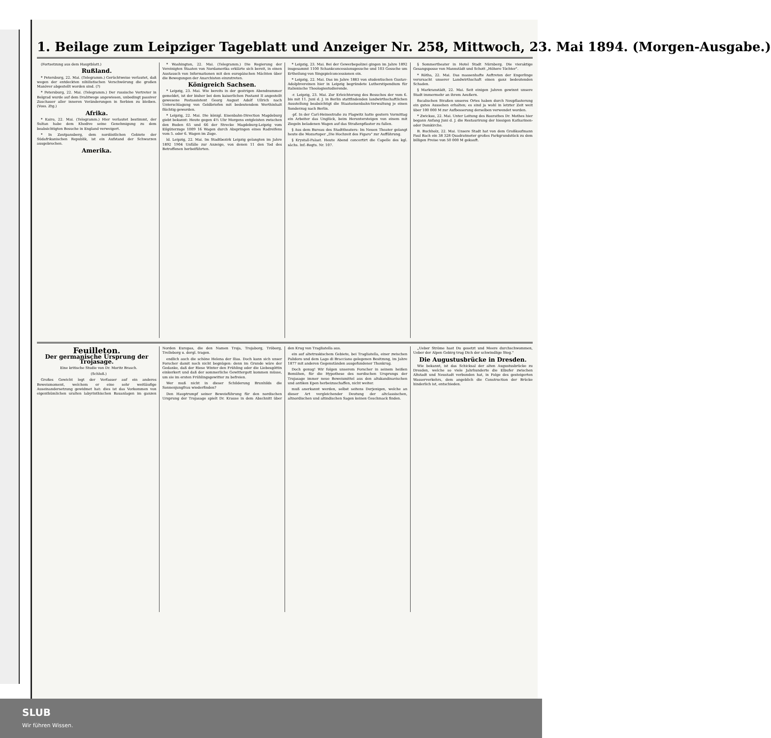1. Beilage zum Leipziger Tageblatt und Anzeiger Nr. 258, Mittwoch, 23. Mai 1894. (Morgen-Ausgabe.)
(Fortsetzung aus dem Hauptblatt.)
Rußland.
* Petersburg, 22. Mai. (Telegramm.) Gerüchtweise verlautet, daß wegen der entdeckten nihilistischen Verschwörung die großen Manöver abgestellt worden sind. (?)
* Petersburg, 22. Mai. (Telegramm.) Der russische Vertreter in Belgrad wurde auf dem Drahtwege angewiesen, unbedingt passiver Zuschauer aller inneren Veränderungen in Serbien zu bleiben. (Voss. Ztg.)
Afrika.
* Kairo, 22. Mai. (Telegramm.) Hier verlautet bestimmt, der Sultan habe dem Khedive seine Genehmigung zu dem beabsichtigten Besuche in England verweigert.
* In Zoutpansberg, dem nordöstlichen Gebiete der Südafrikanischen Republik, ist ein Aufstand der Schwarzen ausgebrochen.
Amerika.
* Washington, 22. Mai. (Telegramm.) Die Regierung der Vereinigten Staaten von Nordamerika erklärte sich bereit, in einen Austausch von Informationen mit den europäischen Mächten über die Bewegungen der Anarchisten einzutreten.
Königreich Sachsen.
* Leipzig, 23. Mai. Wie bereits in der gestrigen Abendnummer gemeldet, ist der bisher bei dem kaiserlichen Postamt II angestellt gewesene Postassistent Georg August Adolf Ullrich nach Unterschlagung von Geldbriefen mit bedeutendem Werthinhalt flüchtig geworden.
* Leipzig, 22. Mai. Die königl. Eisenbahn-Direction Magdeburg giebt bekannt: Heute gegen 4½ Uhr Morgens entgleisten zwischen den Buden 65 und 66 der Strecke Magdeburg-Leipzig vom Eilgüterzuge 1009 16 Wagen durch Abspringen eines Radreifens vom 5. oder 6. Wagen im Zuge.
ld. Leipzig, 22. Mai. Im Stadtbezirk Leipzig gelangten im Jahre 1892 1904 Unfälle zur Anzeige, von denen 11 den Tod des Betroffenen herbeiführten.
* Leipzig, 23. Mai. Bei der Gewerbepolizei gingen im Jahre 1892 insgesammt 1100 Schankconcessionsgesuche und 103 Gesuche um Ertheilung von Singspielconcessionen ein.
* Leipzig, 22. Mai. Das im Jahre 1883 von studentischen Gustav-Adolphvereinen hier in Leipzig begründete Lutherstipendium für italienische Theologiestudierende.
-r. Leipzig, 23. Mai. Zur Erleichterung des Besuches der vom 6. bis mit 11. Juni d. J. in Berlin stattfindenden landwirthschaftlichen Ausstellung beabsichtigt die Staatseisenbahn-Verwaltung je einen Sonderzug nach Berlin.
-pf. In der Carl-Heinestraße zu Plagwitz hatte gestern Vormittag ein Arbeiter das Unglück, beim Heruntersteigen von einem mit Ziegeln beladenen Wagen auf das Straßenpflaster zu fallen.
§ Aus dem Bureau des Stadttheaters: Im Neuen Theater gelangt heute die Mozartoper „Die Hochzeit des Figaro" zur Aufführung.
§ Krystall-Palast. Heute Abend concertirt die Capelle des kgl. sächs. Inf.-Regts. Nr. 107.
§ Sommertheater in Hotel Stadt Nürnberg. Die vieraktige Gesangsposse von Mannstädt und Schott „Höhere Töchter".
* Rötha, 22. Mai. Das massenhafte Auftreten der Engerlinge verursacht unserer Landwirthschaft einen ganz bedeutenden Schaden.
§ Markranstädt, 22. Mai. Seit einigen Jahren gewinnt unsere Stadt immermehr an ihrem Aeußern.
fiscalischen Straßen unseres Ortes haben durch Neupflasterung ein gutes Aussehen erhalten; es sind ja wohl in letzter Zeit weit über 100 000 M zur Aufbesserung derselben verwendet worden.
* Zwickau, 22. Mai. Unter Leitung des Baurathes Dr. Mothes hier begann Anfang Juni d. J. die Restaurirung der hiesigen Katharinen- oder Domkirche.
B. Buchholz, 22. Mai. Unsere Stadt hat von dem Großkaufmann Paul Bach ein 38 328 Quadratmeter großes Parkgrundstück zu dem billigen Preise von 50 000 M gekauft.
Feuilleton.
Der germanische Ursprung der Trojasage.
Eine kritische Studie von Dr. Moritz Brasch.
(Schluß.)
Großes Gewicht legt der Verfasser auf ein anderes Beweismoment, welchem er eine sehr weitläufige Auseinandersetzung gewidmet hat: dies ist das Vorkommen von eigenthümlichen uralten labyrinthischen Bauanlagen im ganzen Norden Europas, die den Namen Troja, Trojaborg, Tröborg, Trelleborg u. dergl. tragen.
endlich auch die schöne Helena der Ilias. Doch kann sich unser Forscher damit noch nicht begnügen: denn im Grunde wäre der Gedanke, daß der Riese Winter den Frühling oder die Liebesgöttin einkerkert und daß der sommerliche Gewittergott kommen müsse, um sie im ersten Frühlingsgewitter zu befreien.
Wer muß nicht in dieser Schilderung Brunhilds die Sonnenjungfrau wiederfinden?
Den Hauptrumpf seiner Beweisführung für den nordischen Ursprung der Trojasage spielt Dr. Krause in dem Abschnitt über den Krug von Tragliatella aus.
ein auf altetruskischem Gebiete, bei Tragliatella, einer zwischen Palidoro und dem Lago di Bracciano gelegenen Besitzung, im Jahre 1877 mit anderen Gegenständen ausgefundener Thonkrug.
Doch genug! Wir folgen unserem Forscher in seinem heißen Bemühen, für die Hypothese des nordischen Ursprungs der Trojasage immer neue Beweismittel aus den altskandinavischen und antiken Epen herbeizuschaffen, nicht weiter.
muß anerkannt werden, selbst seitens Derjenigen, welche an dieser Art vergleichender Deutung der altclassischen, altnordischen und altindischen Sagen keinen Geschmack finden.
„Ueber Ströme hast Du gesetzt und Meere durchschwommen, Ueber der Alpen Gebirg trug Dich der schwindlige Steg."
Die Augustusbrücke in Dresden.
Wie bekannt, ist das Schicksal der alten Augustusbrücke zu Dresden, welche so viele Jahrhunderte die Elbufer zwischen Altstadt und Neustadt verbunden hat, in Folge des gesteigerten Wasserverkehrs, dem angeblich die Construction der Brücke hinderlich ist, entschieden.
SLUB
Wir führen Wissen.